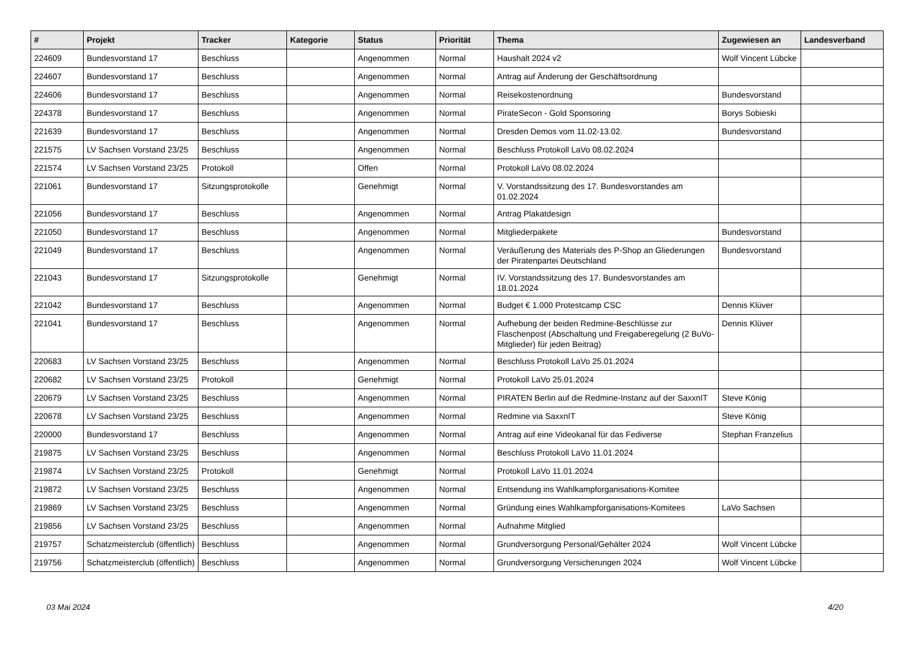| # | Projekt | Tracker | Kategorie | Status | Priorität | Thema | Zugewiesen an | Landesverband |
| --- | --- | --- | --- | --- | --- | --- | --- | --- |
| 224609 | Bundesvorstand 17 | Beschluss | | Angenommen | Normal | Haushalt 2024 v2 | Wolf Vincent Lübcke | |
| 224607 | Bundesvorstand 17 | Beschluss | | Angenommen | Normal | Antrag auf Änderung der Geschäftsordnung | | |
| 224606 | Bundesvorstand 17 | Beschluss | | Angenommen | Normal | Reisekostenordnung | Bundesvorstand | |
| 224378 | Bundesvorstand 17 | Beschluss | | Angenommen | Normal | PirateSecon - Gold Sponsoring | Borys Sobieski | |
| 221639 | Bundesvorstand 17 | Beschluss | | Angenommen | Normal | Dresden Demos vom 11.02-13.02. | Bundesvorstand | |
| 221575 | LV Sachsen Vorstand 23/25 | Beschluss | | Angenommen | Normal | Beschluss Protokoll LaVo 08.02.2024 | | |
| 221574 | LV Sachsen Vorstand 23/25 | Protokoll | | Offen | Normal | Protokoll LaVo 08.02.2024 | | |
| 221061 | Bundesvorstand 17 | Sitzungsprotokolle | | Genehmigt | Normal | V. Vorstandssitzung des 17. Bundesvorstandes am 01.02.2024 | | |
| 221056 | Bundesvorstand 17 | Beschluss | | Angenommen | Normal | Antrag Plakatdesign | | |
| 221050 | Bundesvorstand 17 | Beschluss | | Angenommen | Normal | Mitgliederpakete | Bundesvorstand | |
| 221049 | Bundesvorstand 17 | Beschluss | | Angenommen | Normal | Veräußerung des Materials des P-Shop an Gliederungen der Piratenpartei Deutschland | Bundesvorstand | |
| 221043 | Bundesvorstand 17 | Sitzungsprotokolle | | Genehmigt | Normal | IV. Vorstandssitzung des 17. Bundesvorstandes am 18.01.2024 | | |
| 221042 | Bundesvorstand 17 | Beschluss | | Angenommen | Normal | Budget € 1.000 Protestcamp CSC | Dennis Klüver | |
| 221041 | Bundesvorstand 17 | Beschluss | | Angenommen | Normal | Aufhebung der beiden Redmine-Beschlüsse zur Flaschenpost (Abschaltung und Freigaberegelung (2 BuVo-Mitglieder) für jeden Beitrag) | Dennis Klüver | |
| 220683 | LV Sachsen Vorstand 23/25 | Beschluss | | Angenommen | Normal | Beschluss Protokoll LaVo 25.01.2024 | | |
| 220682 | LV Sachsen Vorstand 23/25 | Protokoll | | Genehmigt | Normal | Protokoll LaVo 25.01.2024 | | |
| 220679 | LV Sachsen Vorstand 23/25 | Beschluss | | Angenommen | Normal | PIRATEN Berlin auf die Redmine-Instanz auf der SaxxnIT | Steve König | |
| 220678 | LV Sachsen Vorstand 23/25 | Beschluss | | Angenommen | Normal | Redmine via SaxxnIT | Steve König | |
| 220000 | Bundesvorstand 17 | Beschluss | | Angenommen | Normal | Antrag auf eine Videokanal für das Fediverse | Stephan Franzelius | |
| 219875 | LV Sachsen Vorstand 23/25 | Beschluss | | Angenommen | Normal | Beschluss Protokoll LaVo 11.01.2024 | | |
| 219874 | LV Sachsen Vorstand 23/25 | Protokoll | | Genehmigt | Normal | Protokoll LaVo 11.01.2024 | | |
| 219872 | LV Sachsen Vorstand 23/25 | Beschluss | | Angenommen | Normal | Entsendung ins Wahlkampforganisations-Komitee | | |
| 219869 | LV Sachsen Vorstand 23/25 | Beschluss | | Angenommen | Normal | Gründung eines Wahlkampforganisations-Komitees | LaVo Sachsen | |
| 219856 | LV Sachsen Vorstand 23/25 | Beschluss | | Angenommen | Normal | Aufnahme Mitglied | | |
| 219757 | Schatzmeisterclub (öffentlich) | Beschluss | | Angenommen | Normal | Grundversorgung Personal/Gehälter 2024 | Wolf Vincent Lübcke | |
| 219756 | Schatzmeisterclub (öffentlich) | Beschluss | | Angenommen | Normal | Grundversorgung Versicherungen 2024 | Wolf Vincent Lübcke | |
03 Mai 2024 4/20